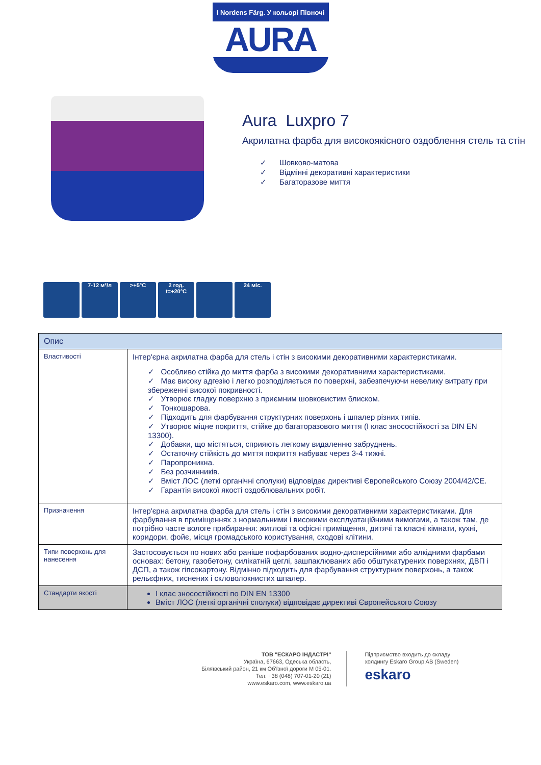I Nordens Färg. У кольорі Півночі
AURA
Aura Luxpro 7
Акрилатна фарба для високоякісного оздоблення стель та стін
✓ Шовково-матова
✓ Відмінні декоративні характеристики
✓ Багаторазове миття
7-12 м²/л >+5°C 2 год. t=+20°C
24 міс.
| Опис | |
| --- | --- |
| Властивості | Інтер'єрна акрилатна фарба для стель і стін з високими декоративними характеристиками. ✓ Особливо стійка до миття фарба з високими декоративними характеристиками. ✓ Має високу адгезію і легко розподіляється по поверхні, забезпечуючи невелику витрату при збереженні високої покривності. ✓ Утворює гладку поверхню з приємним шовковистим блиском. ✓ Тонкошарова. ✓ Підходить для фарбування структурних поверхонь і шпалер різних типів. ✓ Утворює міцне покриття, стійке до багаторазового миття (I клас зносостійкості за DIN EN 13300). ✓ Добавки, що містяться, сприяють легкому видаленню забруднень. ✓ Остаточну стійкість до миття покриття набуває через 3-4 тижні. ✓ Паропроникна. ✓ Без розчинників. ✓ Вміст ЛОС (леткі органічні сполуки) відповідає директиві Європейського Союзу 2004/42/CE. ✓ Гарантія високої якості оздоблювальних робіт. |
| Призначення | Інтер'єрна акрилатна фарба для стель і стін з високими декоративними характеристиками. Для фарбування в приміщеннях з нормальними і високими експлуатаційними вимогами, а також там, де потрібно часте вологе прибирання: житлові та офісні приміщення, дитячі та класні кімнати, кухні, коридори, фойє, місця громадського користування, сходові клітини. |
| Типи поверхонь для нанесення | Застосовується по нових або раніше пофарбованих водно-дисперсійними або алкідними фарбами основах: бетону, газобетону, силікатній цеглі, зашпаклюваних або обштукатурених поверхнях, ДВП і ДСП, а також гіпсокартону. Відмінно підходить для фарбування структурних поверхонь, а також рельєфних, тиснених і скловолокнистих шпалер. |
| Стандарти якості | I клас зносостійкості по DIN EN 13300 Вміст ЛОС (леткі органічні сполуки) відповідає директиві Європейського Союзу |
ТОВ "ЕСКАРО ІНДАСТРІ"
Україна, 67663, Одеська область,
Біляївський район, 21 км Об'їзної дороги М 05-01.
Тел: +38 (048) 707-01-20 (21)
www.eskaro.com, www.eskaro.ua
Підприємство входить до складу
холдингу Eskaro Group AB (Sweden)
eskaro